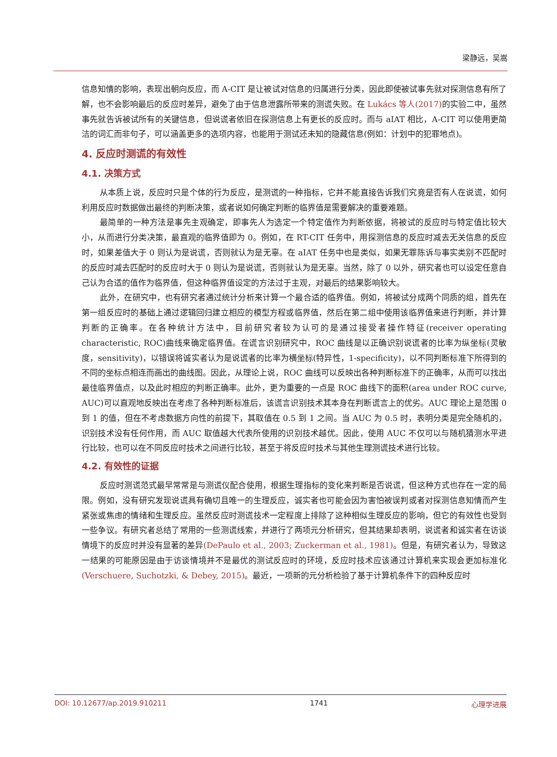梁静远，吴嵩
信息知情的影响，表现出朝向反应，而 A-CIT 是让被试对信息的归属进行分类，因此即使被试事先就对探测信息有所了解，也不会影响最后的反应时差异，避免了由于信息泄露所带来的测谎失败。在 Lukács 等人(2017) 的实验二中，虽然事先就告诉被试所有的关键信息，但说谎者依旧在探测信息上有更长的反应时。而与 aIAT 相比，A-CIT 可以使用更简洁的词汇而非句子，可以涵盖更多的选项内容，也能用于测试还未知的隐藏信息(例如：计划中的犯罪地点)。
4. 反应时测谎的有效性
4.1. 决策方式
从本质上说，反应时只是个体的行为反应，是测谎的一种指标，它并不能直接告诉我们究竟是否有人在说谎，如何利用反应时数据做出最终的判断决策，或者说如何确定判断的临界值是需要解决的重要难题。
最简单的一种方法是事先主观确定，即事先人为选定一个特定值作为判断依据，将被试的反应时与特定值比较大小，从而进行分类决策，最直观的临界值即为 0。例如，在 RT-CIT 任务中，用探测信息的反应时减去无关信息的反应时，如果差值大于 0 则认为是说谎，否则就认为是无辜。在 aIAT 任务中也是类似，如果无罪陈诉与事实类别不匹配时的反应时减去匹配时的反应时大于 0 则认为是说谎，否则就认为是无辜。当然，除了 0 以外，研究者也可以设定任意自己认为合适的值作为临界值，但这种临界值设定的方法过于主观，对最后的结果影响较大。
此外，在研究中，也有研究者通过统计分析来计算一个最合适的临界值。例如，将被试分成两个同质的组，首先在第一组反应时的基础上通过逻辑回归建立相应的模型方程或临界值，然后在第二组中使用该临界值来进行判断，并计算判断的正确率。在各种统计方法中，目前研究者较为认可的是通过接受者操作特征(receiver operating characteristic, ROC)曲线来确定临界值。在谎言识别研究中，ROC 曲线是以正确识别说谎者的比率为纵坐标(灵敏度，sensitivity)，以错误将诚实者认为是说谎者的比率为横坐标(特异性，1-specificity)，以不同判断标准下所得到的不同的坐标点相连而画出的曲线图。因此，从理论上说，ROC 曲线可以反映出各种判断标准下的正确率，从而可以找出最佳临界值点，以及此时相应的判断正确率。此外，更为重要的一点是 ROC 曲线下的面积(area under ROC curve, AUC)可以直观地反映出在考虑了各种判断标准后，该谎言识别技术其本身在判断谎言上的优劣。AUC 理论上是范围 0 到 1 的值，但在不考虑数据方向性的前提下，其取值在 0.5 到 1 之间。当 AUC 为 0.5 时，表明分类是完全随机的，识别技术没有任何作用，而 AUC 取值越大代表所使用的识别技术越优。因此，使用 AUC 不仅可以与随机猜测水平进行比较，也可以在不同反应时技术之间进行比较，甚至于将反应时技术与其他生理测谎技术进行比较。
4.2. 有效性的证据
反应时测谎范式最早常常是与测谎仪配合使用，根据生理指标的变化来判断是否说谎，但这种方式也存在一定的局限。例如，没有研究发现说谎具有确切且唯一的生理反应，诚实者也可能会因为害怕被误判或者对探测信息知情而产生紧张或焦虑的情绪和生理反应。虽然反应时测谎技术一定程度上排除了这种相似生理反应的影响，但它的有效性也受到一些争议。有研究者总结了常用的一些测谎线索，并进行了两项元分析研究，但其结果却表明，说谎者和诚实者在访谈情境下的反应时并没有显著的差异(DePaulo et al., 2003; Zuckerman et al., 1981)。但是，有研究者认为，导致这一结果的可能原因是由于访谈情境并不是最优的测试反应时的环境，反应时技术应该通过计算机来实现会更加标准化(Verschuere, Suchotzki, & Debey, 2015)。最近，一项新的元分析检验了基于计算机条件下的四种反应时
DOI: 10.12677/ap.2019.910211 1741 心理学进展